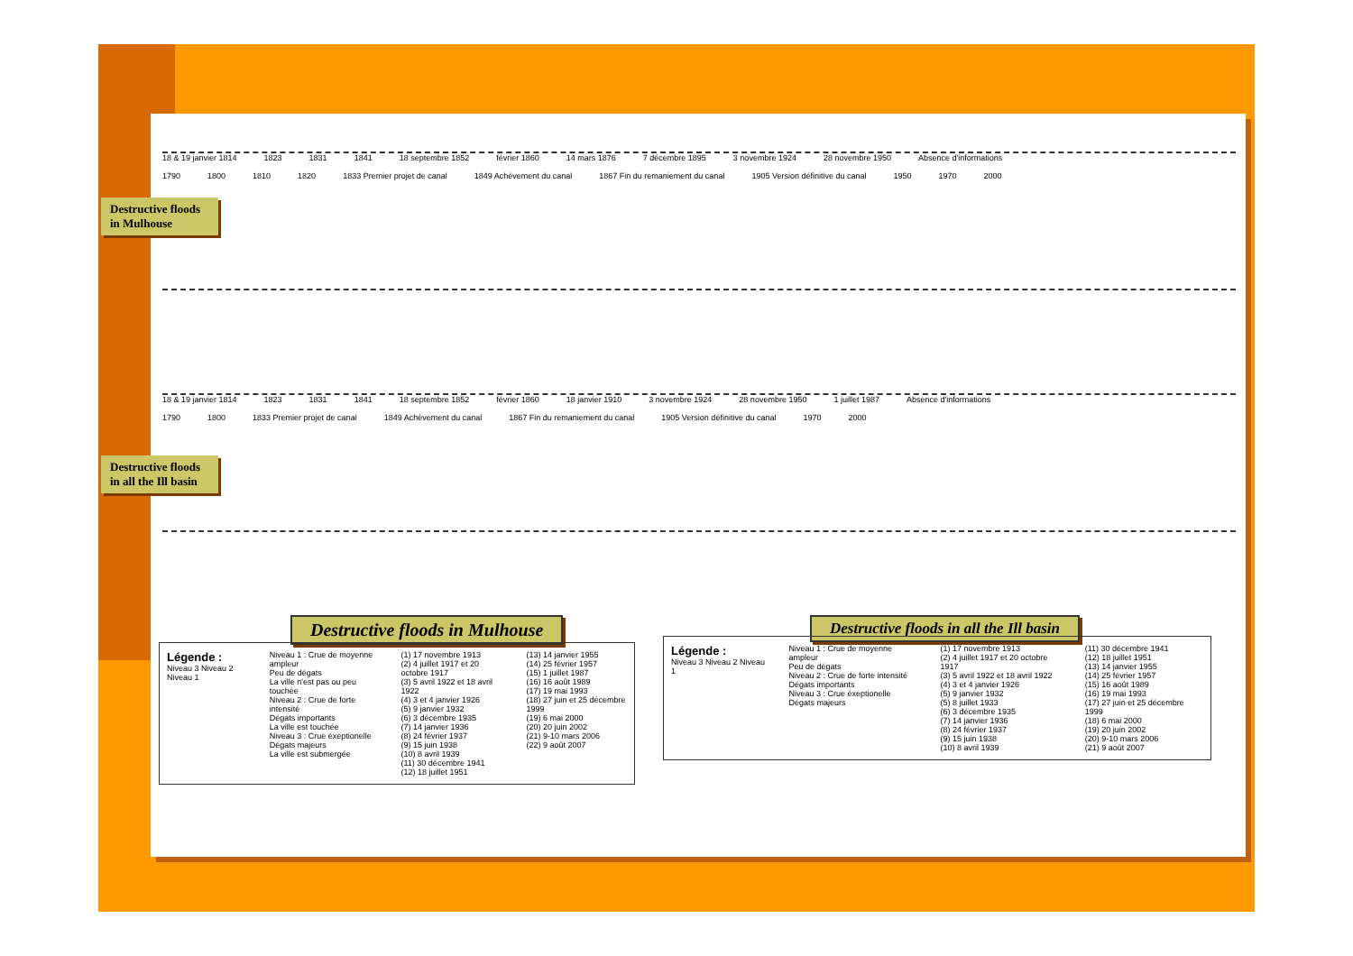18 & 19 janvier 1814 1823 1831 1841 18 septembre 1852 février 1860 14 mars 1876 7 décembre 1895 3 novembre 1924 28 novembre 1950 Absence d'informations
1790 1800 1810 1820 1833 Premier projet de canal 1849 Achèvement du canal 1867 Fin du remaniement du canal 1905 Version définitive du canal 1950 1970 2000
Destructive floods in Mulhouse
18 & 19 janvier 1814 1823 1831 1841 18 septembre 1852 février 1860 18 janvier 1910 3 novembre 1924 28 novembre 1950 1 juillet 1987 Absence d'informations
1790 1800 1833 Premier projet de canal 1849 Achèvement du canal 1867 Fin du remaniement du canal 1905 Version définitive du canal 1970 2000
Destructive floods in all the Ill basin
Destructive floods in Mulhouse
Destructive floods in all the Ill basin
Légende :
Niveau 3 Niveau 2 Niveau 1
Niveau 1 : Crue de moyenne ampleur
Peu de dégats
La ville n'est pas ou peu touchée
Niveau 2 : Crue de forte intensité
Dégats importants
La ville est touchée
Niveau 3 : Crue éxeptionelle
Dégats majeurs
La ville est submergée
(1) 17 novembre 1913
(2) 4 juillet 1917 et 20 octobre 1917
(3) 5 avril 1922 et 18 avril 1922
(4) 3 et 4 janvier 1926
(5) 9 janvier 1932
(6) 3 décembre 1935
(7) 14 janvier 1936
(8) 24 février 1937
(9) 15 juin 1938
(10) 8 avril 1939
(11) 30 décembre 1941
(12) 18 juillet 1951
(13) 14 janvier 1955
(14) 25 février 1957
(15) 1 juillet 1987
(16) 16 août 1989
(17) 19 mai 1993
(18) 27 juin et 25 décembre 1999
(19) 6 mai 2000
(20) 20 juin 2002
(21) 9-10 mars 2006
(22) 9 août 2007
Légende :
Niveau 3 Niveau 2 Niveau 1
Niveau 1 : Crue de moyenne ampleur
Peu de dégats
Niveau 2 : Crue de forte intensité
Dégats importants
Niveau 3 : Crue éxeptionelle
Dégats majeurs
(1) 17 novembre 1913
(2) 4 juillet 1917 et 20 octobre 1917
(3) 5 avril 1922 et 18 avril 1922
(4) 3 et 4 janvier 1926
(5) 9 janvier 1932
(5) 8 juillet 1933
(6) 3 décembre 1935
(7) 14 janvier 1936
(8) 24 février 1937
(9) 15 juin 1938
(10) 8 avril 1939
(11) 30 décembre 1941
(12) 18 juillet 1951
(13) 14 janvier 1955
(14) 25 février 1957
(15) 16 août 1989
(16) 19 mai 1993
(17) 27 juin et 25 décembre 1999
(18) 6 mai 2000
(19) 20 juin 2002
(20) 9-10 mars 2006
(21) 9 août 2007